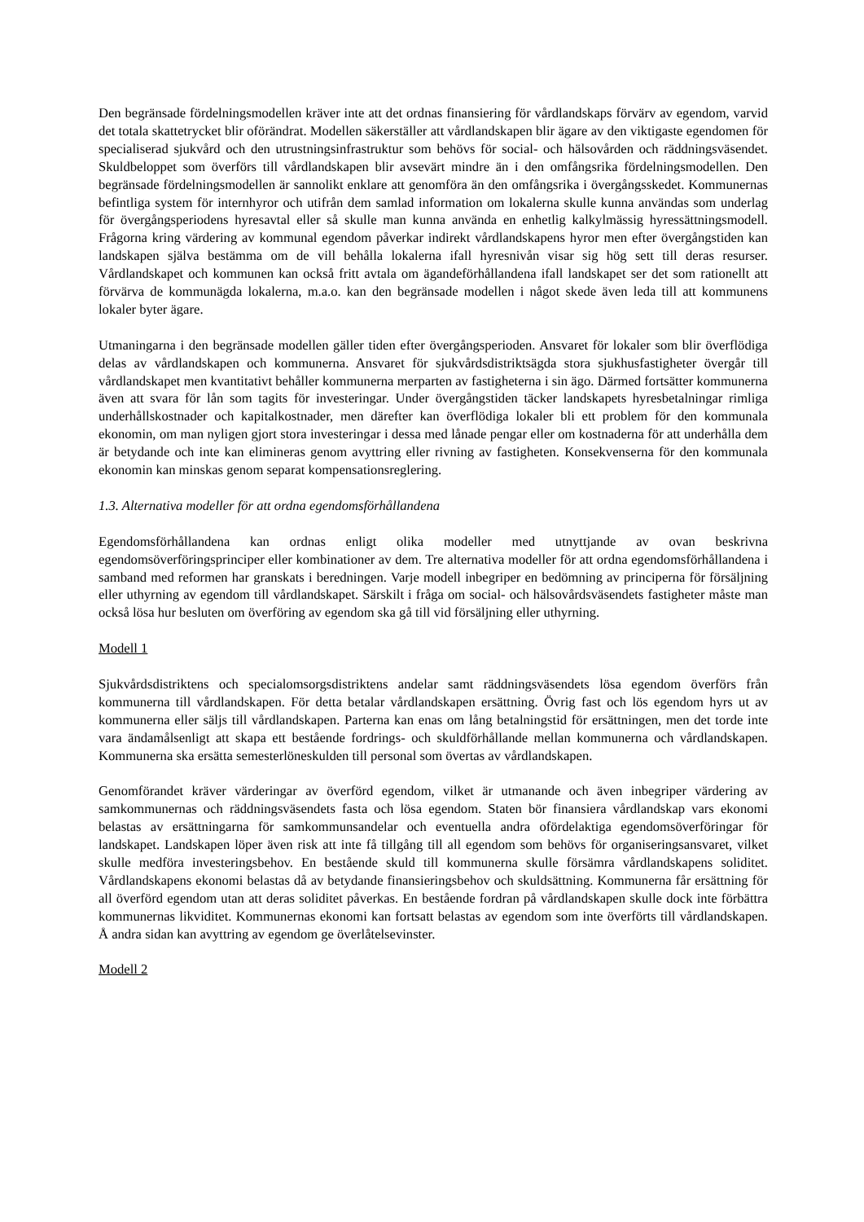Den begränsade fördelningsmodellen kräver inte att det ordnas finansiering för vårdlandskaps förvärv av egendom, varvid det totala skattetrycket blir oförändrat. Modellen säkerställer att vårdlandskapen blir ägare av den viktigaste egendomen för specialiserad sjukvård och den utrustningsinfrastruktur som behövs för social- och hälsovården och räddningsväsendet. Skuldbeloppet som överförs till vårdlandskapen blir avsevärt mindre än i den omfångsrika fördelningsmodellen. Den begränsade fördelningsmodellen är sannolikt enklare att genomföra än den omfångsrika i övergångsskedet. Kommunernas befintliga system för internhyror och utifrån dem samlad information om lokalerna skulle kunna användas som underlag för övergångsperiodens hyresavtal eller så skulle man kunna använda en enhetlig kalkylmässig hyressättningsmodell. Frågorna kring värdering av kommunal egendom påverkar indirekt vårdlandskapens hyror men efter övergångstiden kan landskapen själva bestämma om de vill behålla lokalerna ifall hyresnivån visar sig hög sett till deras resurser. Vårdlandskapet och kommunen kan också fritt avtala om ägandeförhållandena ifall landskapet ser det som rationellt att förvärva de kommunägda lokalerna, m.a.o. kan den begränsade modellen i något skede även leda till att kommunens lokaler byter ägare.
Utmaningarna i den begränsade modellen gäller tiden efter övergångsperioden. Ansvaret för lokaler som blir överflödiga delas av vårdlandskapen och kommunerna. Ansvaret för sjukvårdsdistriktsägda stora sjukhusfastigheter övergår till vårdlandskapet men kvantitativt behåller kommunerna merparten av fastigheterna i sin ägo. Därmed fortsätter kommunerna även att svara för lån som tagits för investeringar. Under övergångstiden täcker landskapets hyresbetalningar rimliga underhållskostnader och kapitalkostnader, men därefter kan överflödiga lokaler bli ett problem för den kommunala ekonomin, om man nyligen gjort stora investeringar i dessa med lånade pengar eller om kostnaderna för att underhålla dem är betydande och inte kan elimineras genom avyttring eller rivning av fastigheten. Konsekvenserna för den kommunala ekonomin kan minskas genom separat kompensationsreglering.
1.3. Alternativa modeller för att ordna egendomsförhållandena
Egendomsförhållandena kan ordnas enligt olika modeller med utnyttjande av ovan beskrivna egendomsöverföringsprinciper eller kombinationer av dem. Tre alternativa modeller för att ordna egendomsförhållandena i samband med reformen har granskats i beredningen. Varje modell inbegriper en bedömning av principerna för försäljning eller uthyrning av egendom till vårdlandskapet. Särskilt i fråga om social- och hälsovårdsväsendets fastigheter måste man också lösa hur besluten om överföring av egendom ska gå till vid försäljning eller uthyrning.
Modell 1
Sjukvårdsdistriktens och specialomsorgsdistriktens andelar samt räddningsväsendets lösa egendom överförs från kommunerna till vårdlandskapen. För detta betalar vårdlandskapen ersättning. Övrig fast och lös egendom hyrs ut av kommunerna eller säljs till vårdlandskapen. Parterna kan enas om lång betalningstid för ersättningen, men det torde inte vara ändamålsenligt att skapa ett bestående fordrings- och skuldförhållande mellan kommunerna och vårdlandskapen. Kommunerna ska ersätta semesterlöneskulden till personal som övertas av vårdlandskapen.
Genomförandet kräver värderingar av överförd egendom, vilket är utmanande och även inbegriper värdering av samkommunernas och räddningsväsendets fasta och lösa egendom. Staten bör finansiera vårdlandskap vars ekonomi belastas av ersättningarna för samkommunsandelar och eventuella andra ofördelaktiga egendomsöverföringar för landskapet. Landskapen löper även risk att inte få tillgång till all egendom som behövs för organiseringsansvaret, vilket skulle medföra investeringsbehov. En bestående skuld till kommunerna skulle försämra vårdlandskapens soliditet. Vårdlandskapens ekonomi belastas då av betydande finansieringsbehov och skuldsättning. Kommunerna får ersättning för all överförd egendom utan att deras soliditet påverkas. En bestående fordran på vårdlandskapen skulle dock inte förbättra kommunernas likviditet. Kommunernas ekonomi kan fortsatt belastas av egendom som inte överförts till vårdlandskapen. Å andra sidan kan avyttring av egendom ge överlåtelsevinster.
Modell 2